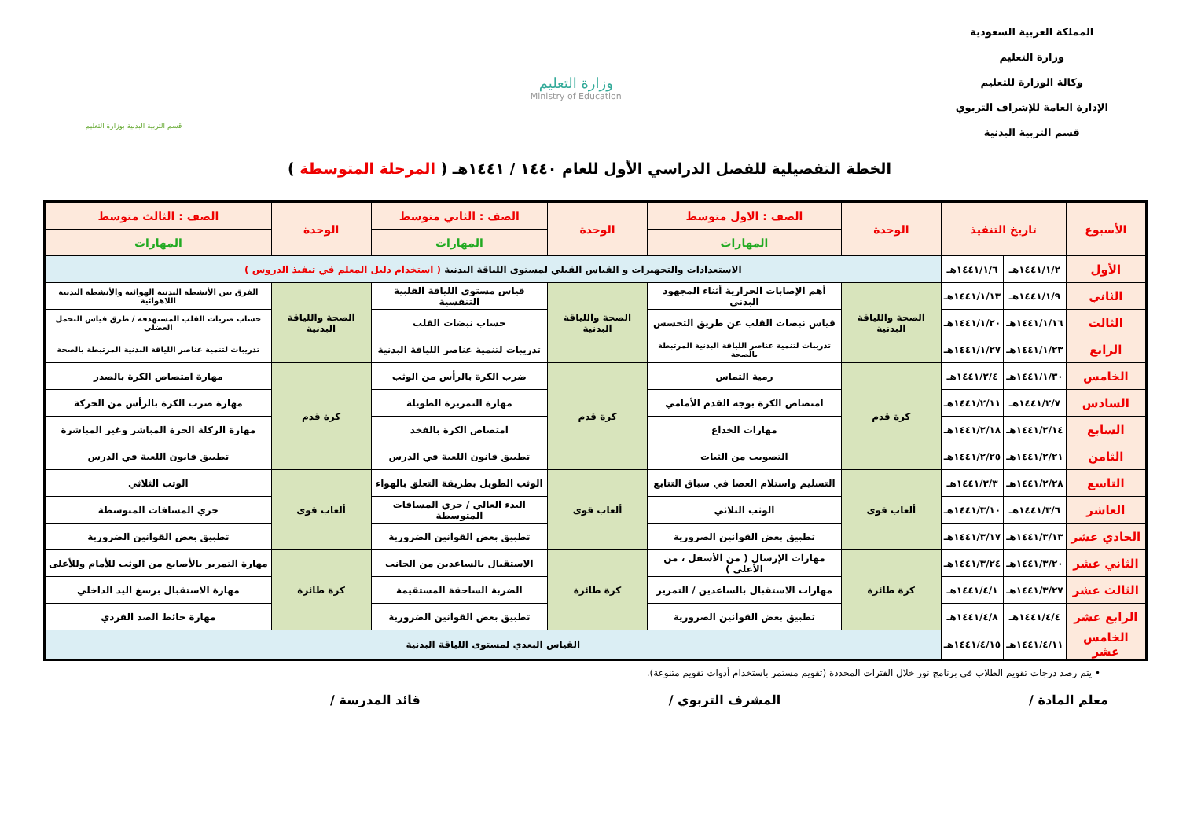المملكة العربية السعودية
وزارة التعليم
وكالة الوزارة للتعليم
الإدارة العامة للإشراف التربوي
قسم التربية البدنية
وزارة التعليم
Ministry of Education
قسم التربية البدنية بوزارة التعليم
الخطة التفصيلية للفصل الدراسي الأول للعام ١٤٤٠ / ١٤٤١هـ ( المرحلة المتوسطة )
| الأسبوع | تاريخ التنفيذ | | الوحدة | الصف : الاول متوسط | الوحدة | الصف : الثاني متوسط | الوحدة | الصف : الثالث متوسط |
| --- | --- | --- | --- | --- | --- | --- | --- | --- |
| | | | | المهارات | | المهارات | | المهارات |
| الأول | ١٤٤١/١/٢هـ | ١٤٤١/١/٦هـ | الاستعدادات والتجهيزات و القياس القبلي لمستوى اللياقة البدنية ( استخدام دليل المعلم في تنفيذ الدروس ) | | | | | |
| الثاني | ١٤٤١/١/٩هـ | ١٤٤١/١/١٣هـ | الصحة واللياقة البدنية | أهم الإصابات الحرارية أثناء المجهود البدني | الصحة واللياقة البدنية | قياس مستوى اللياقة القلبية التنفسية | الصحة واللياقة البدنية | الفرق بين الأنشطة البدنية الهوائية والأنشطة البدنية اللاهوائية |
| الثالث | ١٤٤١/١/١٦هـ | ١٤٤١/١/٢٠هـ | | قياس نبضات القلب عن طريق التحسس | | حساب نبضات القلب | | حساب ضربات القلب المستهدفة / طرق قياس التحمل العضلي |
| الرابع | ١٤٤١/١/٢٣هـ | ١٤٤١/١/٢٧هـ | | تدريبات لتنمية عناصر اللياقة البدنية المرتبطة بالصحة | | تدريبات لتنمية عناصر اللياقة البدنية | | تدريبات لتنمية عناصر اللياقة البدنية المرتبطة بالصحة |
| الخامس | ١٤٤١/١/٣٠هـ | ١٤٤١/٢/٤هـ | كرة قدم | رمية التماس | كرة قدم | ضرب الكرة بالرأس من الوثب | كرة قدم | مهارة امتصاص الكرة بالصدر |
| السادس | ١٤٤١/٢/٧هـ | ١٤٤١/٢/١١هـ | | امتصاص الكرة بوجه القدم الأمامي | | مهارة التمريرة الطويلة | | مهارة ضرب الكرة بالرأس من الحركة |
| السابع | ١٤٤١/٢/١٤هـ | ١٤٤١/٢/١٨هـ | | مهارات الخداع | | امتصاص الكرة بالفخذ | | مهارة الركلة الحرة المباشر وغير المباشرة |
| الثامن | ١٤٤١/٢/٢١هـ | ١٤٤١/٢/٢٥هـ | | التصويب من الثبات | | تطبيق قانون اللعبة في الدرس | | تطبيق قانون اللعبة في الدرس |
| التاسع | ١٤٤١/٢/٢٨هـ | ١٤٤١/٣/٣هـ | ألعاب قوى | التسليم واستلام العصا في سباق التتابع | ألعاب قوى | الوثب الطويل بطريقة التعلق بالهواء | ألعاب قوى | الوثب الثلاثي |
| العاشر | ١٤٤١/٣/٦هـ | ١٤٤١/٣/١٠هـ | | الوثب الثلاثي | | البدء العالي / جري المسافات المتوسطة | | جري المسافات المتوسطة |
| الحادي عشر | ١٤٤١/٣/١٣هـ | ١٤٤١/٣/١٧هـ | | تطبيق بعض القوانين الضرورية | | تطبيق بعض القوانين الضرورية | | تطبيق بعض القوانين الضرورية |
| الثاني عشر | ١٤٤١/٣/٢٠هـ | ١٤٤١/٣/٢٤هـ | كرة طائرة | مهارات الإرسال ( من الأسفل ، من الأعلى ) | كرة طائرة | الاستقبال بالساعدين من الجانب | كرة طائرة | مهارة التمرير بالأصابع من الوثب للأمام وللأعلى |
| الثالث عشر | ١٤٤١/٣/٢٧هـ | ١٤٤١/٤/١هـ | | مهارات الاستقبال بالساعدين / التمرير | | الضربة الساحقة المستقيمة | | مهارة الاستقبال برسغ اليد الداخلي |
| الرابع عشر | ١٤٤١/٤/٤هـ | ١٤٤١/٤/٨هـ | | تطبيق بعض القوانين الضرورية | | تطبيق بعض القوانين الضرورية | | مهارة حائط الصد الفردي |
| الخامس عشر | ١٤٤١/٤/١١هـ | ١٤٤١/٤/١٥هـ | القياس البعدي لمستوى اللياقة البدنية | | | | | |
• يتم رصد درجات تقويم الطلاب في برنامج نور خلال الفترات المحددة (تقويم مستمر باستخدام أدوات تقويم متنوعة).
معلم المادة / المشرف التربوي / قائد المدرسة /